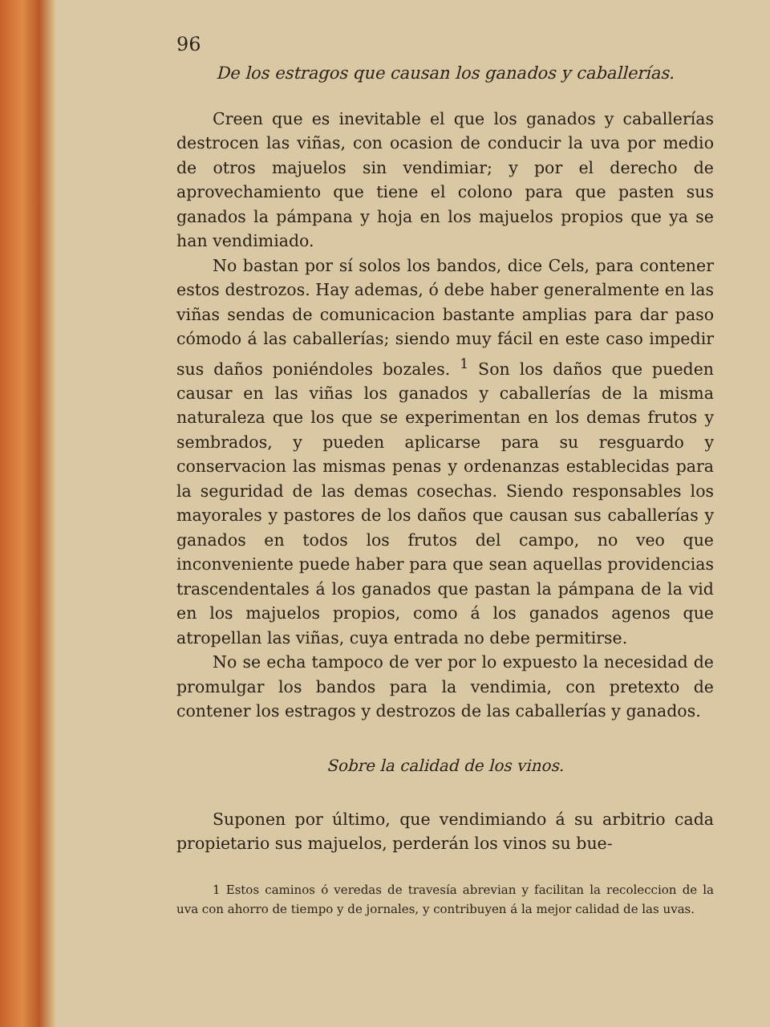96
De los estragos que causan los ganados y caballerías.
Creen que es inevitable el que los ganados y caballerías destrocen las viñas, con ocasion de conducir la uva por medio de otros majuelos sin vendimiar; y por el derecho de aprovechamiento que tiene el colono para que pasten sus ganados la pámpana y hoja en los majuelos propios que ya se han vendimiado.
No bastan por sí solos los bandos, dice Cels, para contener estos destrozos. Hay ademas, ó debe haber generalmente en las viñas sendas de comunicacion bastante amplias para dar paso cómodo á las caballerías; siendo muy fácil en este caso impedir sus daños poniéndoles bozales. <sup>1</sup> Son los daños que pueden causar en las viñas los ganados y caballerías de la misma naturaleza que los que se experimentan en los demas frutos y sembrados, y pueden aplicarse para su resguardo y conservacion las mismas penas y ordenanzas establecidas para la seguridad de las demas cosechas. Siendo responsables los mayorales y pastores de los daños que causan sus caballerías y ganados en todos los frutos del campo, no veo que inconveniente puede haber para que sean aquellas providencias trascendentales á los ganados que pastan la pámpana de la vid en los majuelos propios, como á los ganados agenos que atropellan las viñas, cuya entrada no debe permitirse.
No se echa tampoco de ver por lo expuesto la necesidad de promulgar los bandos para la vendimia, con pretexto de contener los estragos y destrozos de las caballerías y ganados.
Sobre la calidad de los vinos.
Suponen por último, que vendimiando á su arbitrio cada propietario sus majuelos, perderán los vinos su bue-
1 Estos caminos ó veredas de travesía abrevian y facilitan la recoleccion de la uva con ahorro de tiempo y de jornales, y contribuyen á la mejor calidad de las uvas.